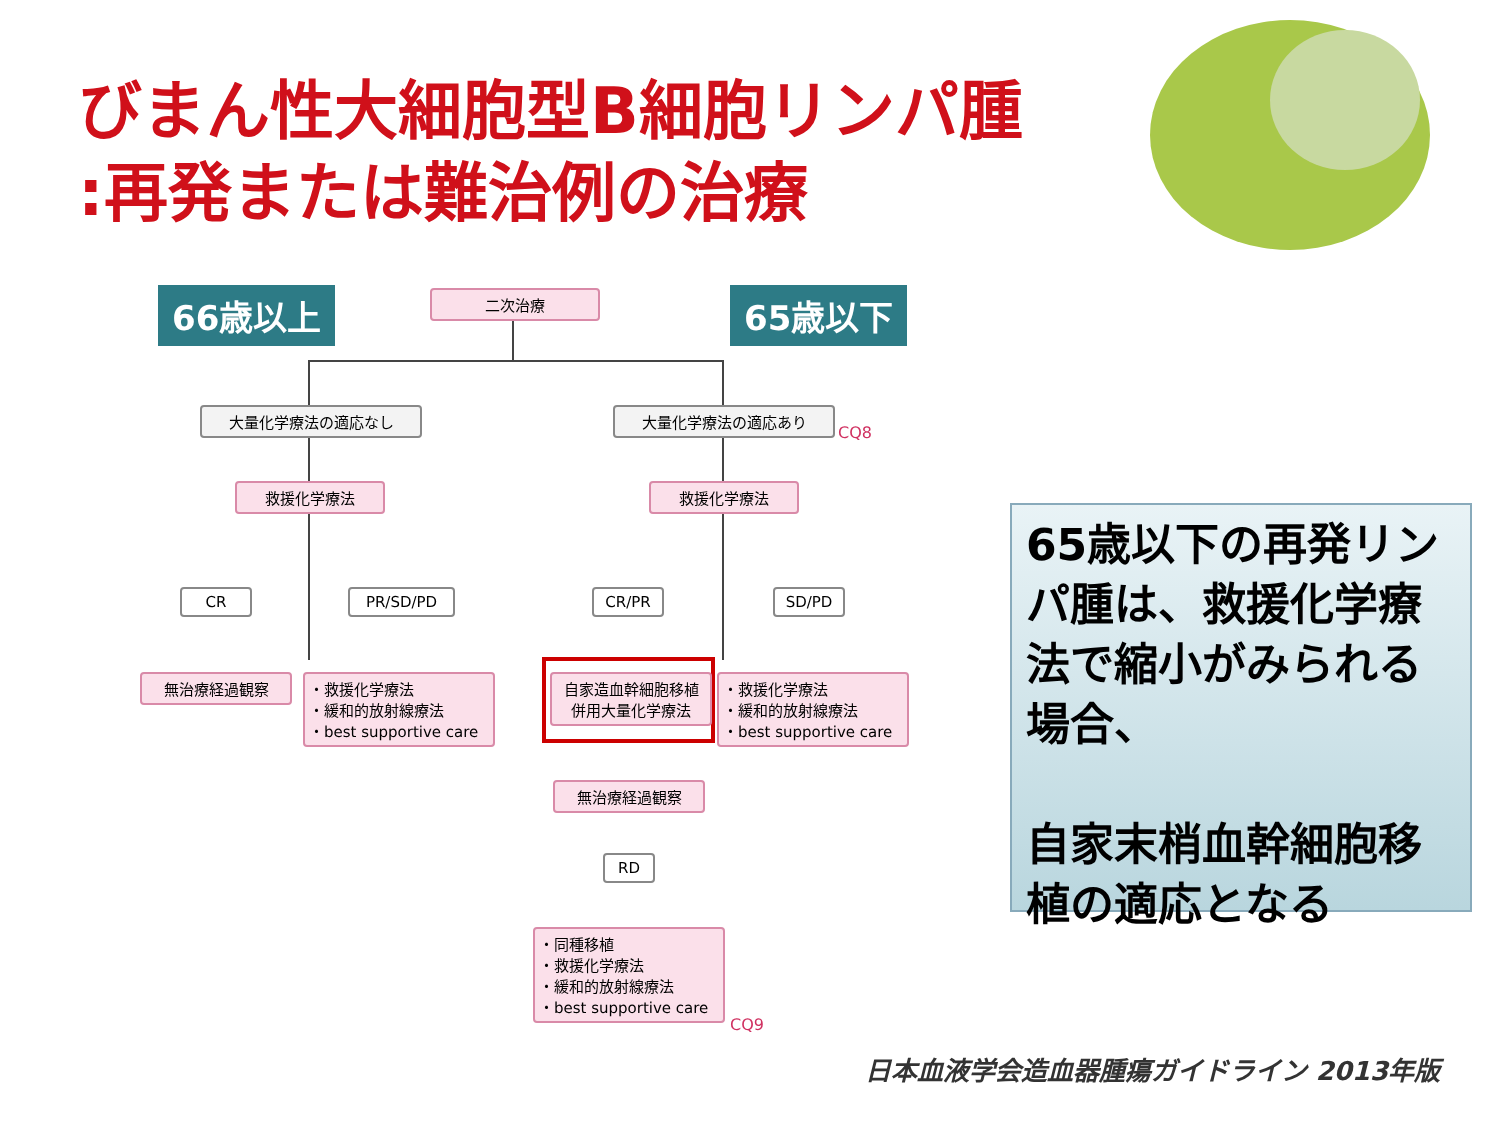びまん性大細胞型B細胞リンパ腫
:再発または難治例の治療
66歳以上 二次治療 65歳以下
大量化学療法の適応なし 大量化学療法の適応あり
CQ8
救援化学療法 救援化学療法
CR PR/SD/PD CR/PR SD/PD
無治療経過観察
・救援化学療法
・緩和的放射線療法
・best supportive care
自家造血幹細胞移植
併用大量化学療法
・救援化学療法
・緩和的放射線療法
・best supportive care
無治療経過観察
RD
・同種移植
・救援化学療法
・緩和的放射線療法
・best supportive care
CQ9
65歳以下の再発リンパ腫は、救援化学療法で縮小がみられる場合、
自家末梢血幹細胞移植の適応となる
日本血液学会造血器腫瘍ガイドライン 2013年版